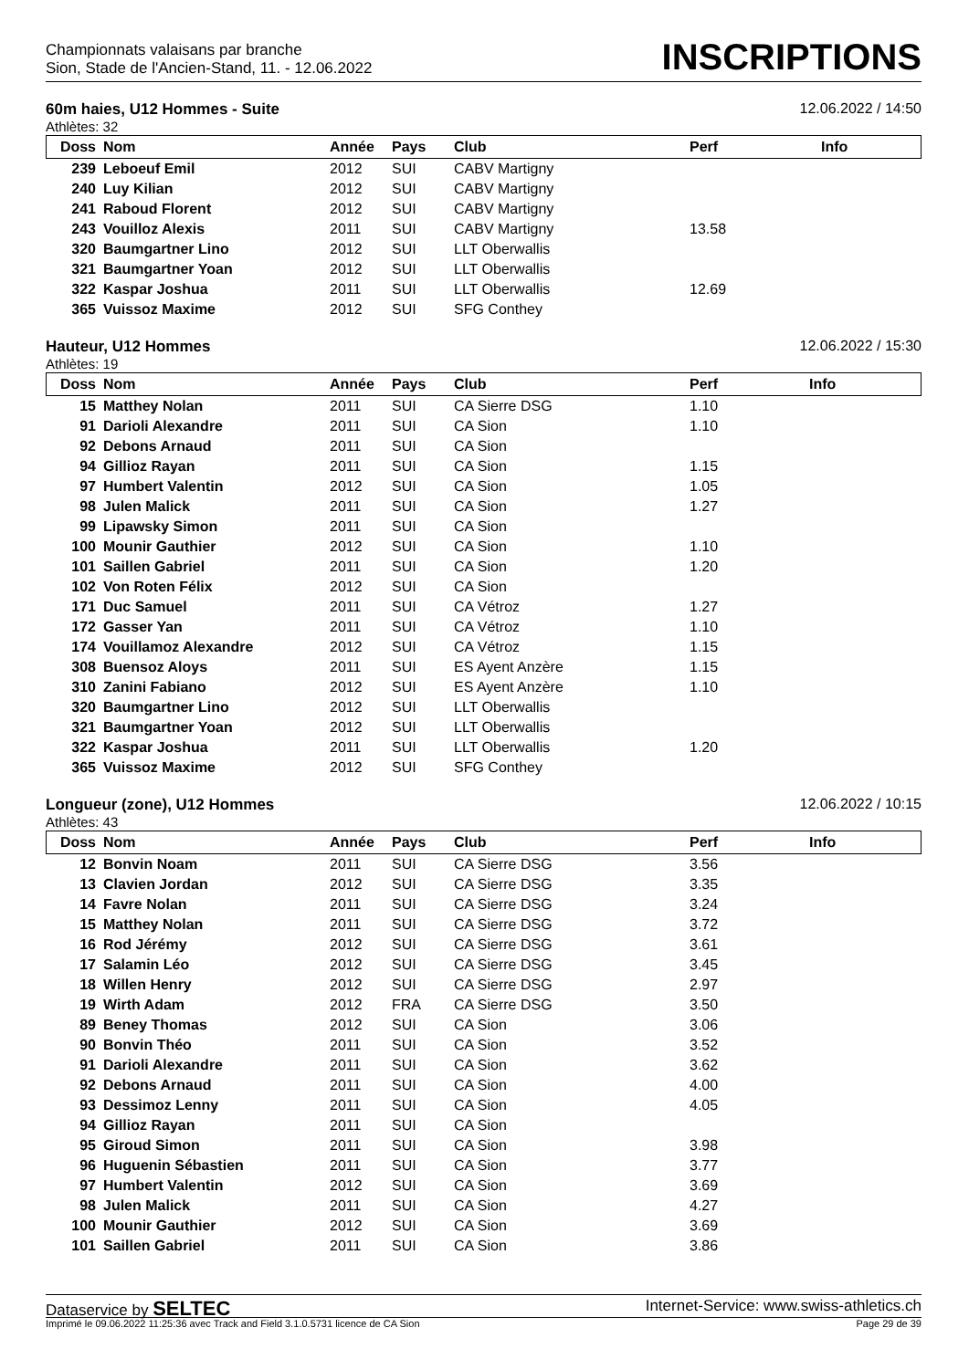Championnats valaisans par branche
Sion, Stade de l'Ancien-Stand, 11. - 12.06.2022
INSCRIPTIONS
60m haies, U12 Hommes - Suite 12.06.2022 / 14:50
Athlètes: 32
| Doss | Nom | Année | Pays | Club | Perf | Info |
| --- | --- | --- | --- | --- | --- | --- |
| 239 | Leboeuf Emil | 2012 | SUI | CABV Martigny | | |
| 240 | Luy Kilian | 2012 | SUI | CABV Martigny | | |
| 241 | Raboud Florent | 2012 | SUI | CABV Martigny | | |
| 243 | Vouilloz Alexis | 2011 | SUI | CABV Martigny | 13.58 | |
| 320 | Baumgartner Lino | 2012 | SUI | LLT Oberwallis | | |
| 321 | Baumgartner Yoan | 2012 | SUI | LLT Oberwallis | | |
| 322 | Kaspar Joshua | 2011 | SUI | LLT Oberwallis | 12.69 | |
| 365 | Vuissoz Maxime | 2012 | SUI | SFG Conthey | | |
Hauteur, U12 Hommes 12.06.2022 / 15:30
Athlètes: 19
| Doss | Nom | Année | Pays | Club | Perf | Info |
| --- | --- | --- | --- | --- | --- | --- |
| 15 | Matthey Nolan | 2011 | SUI | CA Sierre DSG | 1.10 | |
| 91 | Darioli Alexandre | 2011 | SUI | CA Sion | 1.10 | |
| 92 | Debons Arnaud | 2011 | SUI | CA Sion | | |
| 94 | Gillioz Rayan | 2011 | SUI | CA Sion | 1.15 | |
| 97 | Humbert Valentin | 2012 | SUI | CA Sion | 1.05 | |
| 98 | Julen Malick | 2011 | SUI | CA Sion | 1.27 | |
| 99 | Lipawsky Simon | 2011 | SUI | CA Sion | | |
| 100 | Mounir Gauthier | 2012 | SUI | CA Sion | 1.10 | |
| 101 | Saillen Gabriel | 2011 | SUI | CA Sion | 1.20 | |
| 102 | Von Roten Félix | 2012 | SUI | CA Sion | | |
| 171 | Duc Samuel | 2011 | SUI | CA Vétroz | 1.27 | |
| 172 | Gasser Yan | 2011 | SUI | CA Vétroz | 1.10 | |
| 174 | Vouillamoz Alexandre | 2012 | SUI | CA Vétroz | 1.15 | |
| 308 | Buensoz Aloys | 2011 | SUI | ES Ayent Anzère | 1.15 | |
| 310 | Zanini Fabiano | 2012 | SUI | ES Ayent Anzère | 1.10 | |
| 320 | Baumgartner Lino | 2012 | SUI | LLT Oberwallis | | |
| 321 | Baumgartner Yoan | 2012 | SUI | LLT Oberwallis | | |
| 322 | Kaspar Joshua | 2011 | SUI | LLT Oberwallis | 1.20 | |
| 365 | Vuissoz Maxime | 2012 | SUI | SFG Conthey | | |
Longueur (zone), U12 Hommes 12.06.2022 / 10:15
Athlètes: 43
| Doss | Nom | Année | Pays | Club | Perf | Info |
| --- | --- | --- | --- | --- | --- | --- |
| 12 | Bonvin Noam | 2011 | SUI | CA Sierre DSG | 3.56 | |
| 13 | Clavien Jordan | 2012 | SUI | CA Sierre DSG | 3.35 | |
| 14 | Favre Nolan | 2011 | SUI | CA Sierre DSG | 3.24 | |
| 15 | Matthey Nolan | 2011 | SUI | CA Sierre DSG | 3.72 | |
| 16 | Rod Jérémy | 2012 | SUI | CA Sierre DSG | 3.61 | |
| 17 | Salamin Léo | 2012 | SUI | CA Sierre DSG | 3.45 | |
| 18 | Willen Henry | 2012 | SUI | CA Sierre DSG | 2.97 | |
| 19 | Wirth Adam | 2012 | FRA | CA Sierre DSG | 3.50 | |
| 89 | Beney Thomas | 2012 | SUI | CA Sion | 3.06 | |
| 90 | Bonvin Théo | 2011 | SUI | CA Sion | 3.52 | |
| 91 | Darioli Alexandre | 2011 | SUI | CA Sion | 3.62 | |
| 92 | Debons Arnaud | 2011 | SUI | CA Sion | 4.00 | |
| 93 | Dessimoz Lenny | 2011 | SUI | CA Sion | 4.05 | |
| 94 | Gillioz Rayan | 2011 | SUI | CA Sion | | |
| 95 | Giroud Simon | 2011 | SUI | CA Sion | 3.98 | |
| 96 | Huguenin Sébastien | 2011 | SUI | CA Sion | 3.77 | |
| 97 | Humbert Valentin | 2012 | SUI | CA Sion | 3.69 | |
| 98 | Julen Malick | 2011 | SUI | CA Sion | 4.27 | |
| 100 | Mounir Gauthier | 2012 | SUI | CA Sion | 3.69 | |
| 101 | Saillen Gabriel | 2011 | SUI | CA Sion | 3.86 | |
Dataservice by SELTEC Internet-Service: www.swiss-athletics.ch
Imprimé le 09.06.2022 11:25:36 avec Track and Field 3.1.0.5731 licence de CA Sion Page 29 de 39